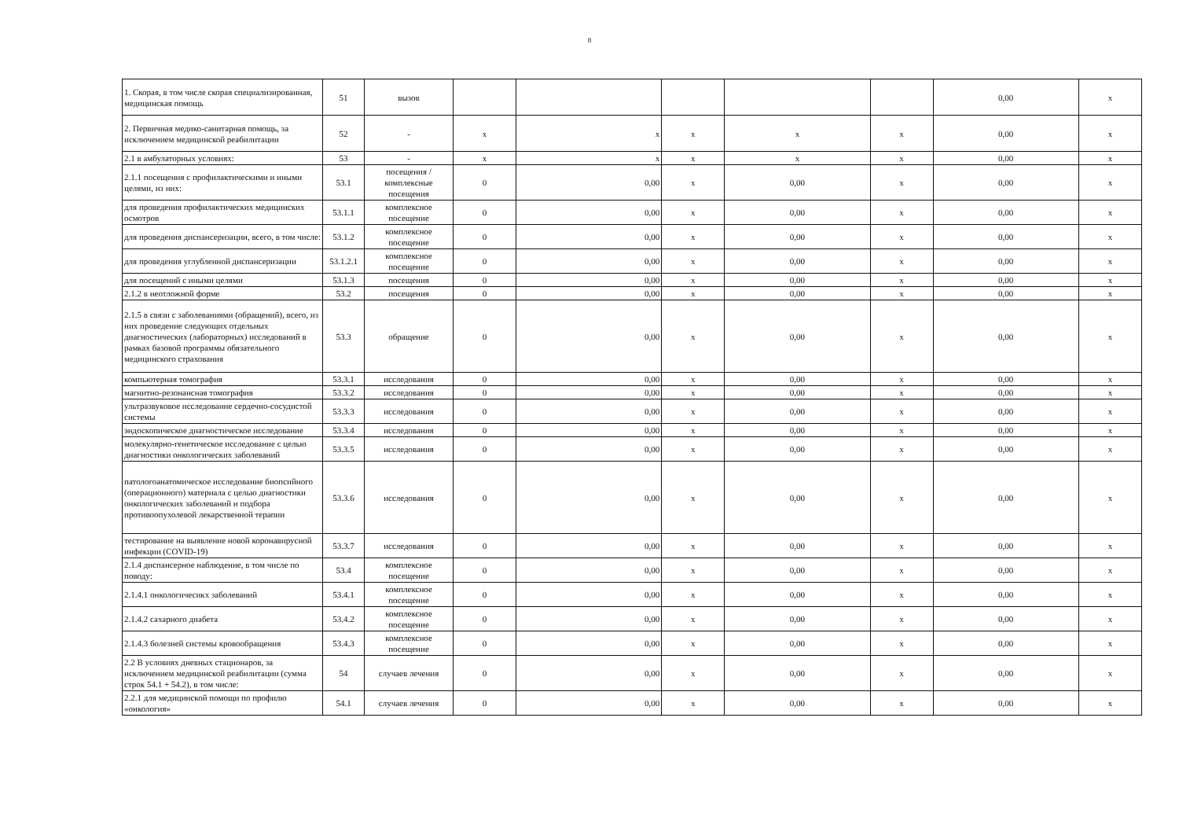8
| 1. Скорая, в том числе скорая специализированная, медицинская помощь | 51 | вызов | | | | | | 0,00 | х |
| 2. Первичная медико-санитарная помощь, за исключением медицинской реабилитации | 52 | - | х | х | х | х | х | 0,00 | х |
| 2.1 в амбулаторных условиях: | 53 | - | х | х | х | х | х | 0,00 | х |
| 2.1.1 посещения с профилактическими и иными целями, из них: | 53.1 | посещения / комплексные посещения | 0 | 0,00 | х | 0,00 | х | 0,00 | х |
| для проведения профилактических медицинских осмотров | 53.1.1 | комплексное посещение | 0 | 0,00 | х | 0,00 | х | 0,00 | х |
| для проведения диспансеризации, всего, в том числе: | 53.1.2 | комплексное посещение | 0 | 0,00 | х | 0,00 | х | 0,00 | х |
| для проведения углубленной диспансеризации | 53.1.2.1 | комплексное посещение | 0 | 0,00 | х | 0,00 | х | 0,00 | х |
| для посещений с иными целями | 53.1.3 | посещения | 0 | 0,00 | х | 0,00 | х | 0,00 | х |
| 2.1.2 в неотложной форме | 53.2 | посещения | 0 | 0,00 | х | 0,00 | х | 0,00 | х |
| 2.1.5 в связи с заболеваниями (обращений), всего, из них проведение следующих отдельных диагностических (лабораторных) исследований в рамках базовой программы обязательного медицинского страхования | 53.3 | обращение | 0 | 0,00 | х | 0,00 | х | 0,00 | х |
| компьютерная томография | 53.3.1 | исследования | 0 | 0,00 | х | 0,00 | х | 0,00 | х |
| магнитно-резонансная томография | 53.3.2 | исследования | 0 | 0,00 | х | 0,00 | х | 0,00 | х |
| ультразвуковое исследование сердечно-сосудистой системы | 53.3.3 | исследования | 0 | 0,00 | х | 0,00 | х | 0,00 | х |
| эндоскопическое диагностическое исследование | 53.3.4 | исследования | 0 | 0,00 | х | 0,00 | х | 0,00 | х |
| молекулярно-генетическое исследование с целью диагностики онкологических заболеваний | 53.3.5 | исследования | 0 | 0,00 | х | 0,00 | х | 0,00 | х |
| патологоанатомическое исследование биопсийного (операционного) материала с целью диагностики онкологических заболеваний и подбора противоопухолевой лекарственной терапии | 53.3.6 | исследования | 0 | 0,00 | х | 0,00 | х | 0,00 | х |
| тестирование на выявление новой коронавирусной инфекции (COVID-19) | 53.3.7 | исследования | 0 | 0,00 | х | 0,00 | х | 0,00 | х |
| 2.1.4 диспансерное наблюдение, в том числе по поводу: | 53.4 | комплексное посещение | 0 | 0,00 | х | 0,00 | х | 0,00 | х |
| 2.1.4.1 онкологичесикх заболеваний | 53.4.1 | комплексное посещение | 0 | 0,00 | х | 0,00 | х | 0,00 | х |
| 2.1.4.2 сахарного диабета | 53.4.2 | комплексное посещение | 0 | 0,00 | х | 0,00 | х | 0,00 | х |
| 2.1.4.3 болезней системы кровообращения | 53.4.3 | комплексное посещение | 0 | 0,00 | х | 0,00 | х | 0,00 | х |
| 2.2 В условиях дневных стационаров, за исключением медицинской реабилитации (сумма строк 54.1 + 54.2), в том числе: | 54 | случаев лечения | 0 | 0,00 | х | 0,00 | х | 0,00 | х |
| 2.2.1 для медицинской помощи по профилю «онкология» | 54.1 | случаев лечения | 0 | 0,00 | х | 0,00 | х | 0,00 | х |